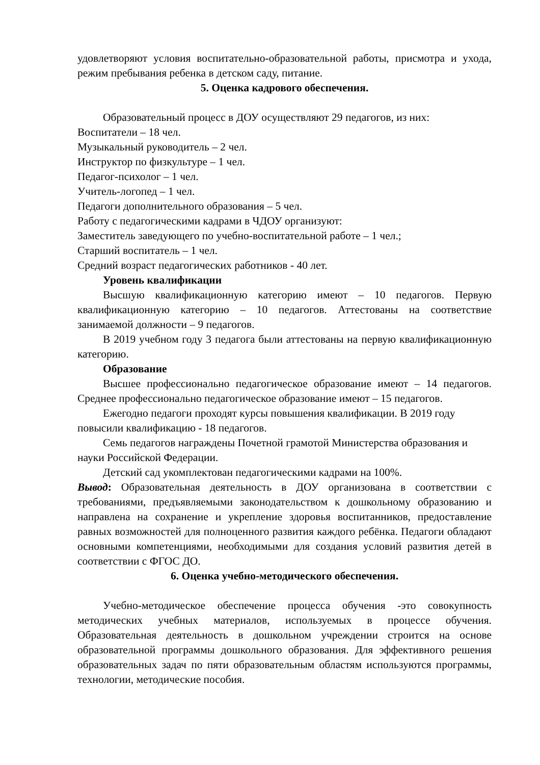удовлетворяют условия воспитательно-образовательной работы, присмотра и ухода, режим пребывания ребенка в детском саду, питание.
5. Оценка кадрового обеспечения.
Образовательный процесс в ДОУ осуществляют 29 педагогов, из них:
Воспитатели – 18 чел.
Музыкальный руководитель – 2 чел.
Инструктор по физкультуре – 1 чел.
Педагог-психолог – 1 чел.
Учитель-логопед – 1 чел.
Педагоги дополнительного образования – 5 чел.
Работу с педагогическими кадрами в ЧДОУ организуют:
Заместитель заведующего по учебно-воспитательной работе – 1 чел.;
Старший воспитатель – 1 чел.
Средний возраст педагогических работников - 40 лет.
Уровень квалификации
Высшую квалификационную категорию имеют – 10 педагогов. Первую квалификационную категорию – 10 педагогов. Аттестованы на соответствие занимаемой должности – 9 педагогов.
В 2019 учебном году 3 педагога были аттестованы на первую квалификационную категорию.
Образование
Высшее профессионально педагогическое образование имеют – 14 педагогов. Среднее профессионально педагогическое образование имеют – 15 педагогов.
Ежегодно педагоги проходят курсы повышения квалификации. В 2019 году повысили квалификацию - 18 педагогов.
Семь педагогов награждены Почетной грамотой Министерства образования и науки Российской Федерации.
Детский сад укомплектован педагогическими кадрами на 100%.
Вывод: Образовательная деятельность в ДОУ организована в соответствии с требованиями, предъявляемыми законодательством к дошкольному образованию и направлена на сохранение и укрепление здоровья воспитанников, предоставление равных возможностей для полноценного развития каждого ребёнка. Педагоги обладают основными компетенциями, необходимыми для создания условий развития детей в соответствии с ФГОС ДО.
6. Оценка учебно-методического обеспечения.
Учебно-методическое обеспечение процесса обучения -это совокупность методических учебных материалов, используемых в процессе обучения. Образовательная деятельность в дошкольном учреждении строится на основе образовательной программы дошкольного образования. Для эффективного решения образовательных задач по пяти образовательным областям используются программы, технологии, методические пособия.